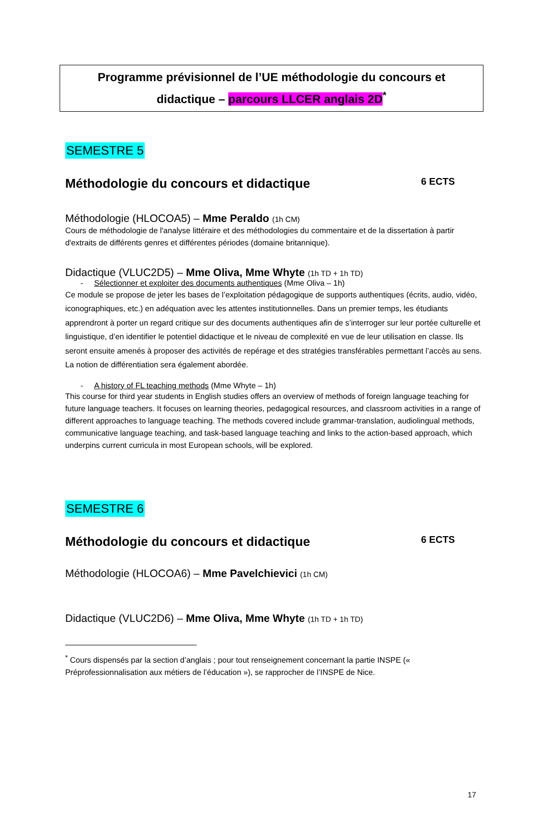Programme prévisionnel de l’UE méthodologie du concours et
didactique – parcours LLCER anglais 2D<sup>*</sup>
SEMESTRE 5
Méthodologie du concours et didactique 6 ECTS
Méthodologie (HLOCOA5) – Mme Peraldo (1h CM)
Cours de méthodologie de l'analyse littéraire et des méthodologies du commentaire et de la dissertation à partir d'extraits de différents genres et différentes périodes (domaine britannique).
Didactique (VLUC2D5) – Mme Oliva, Mme Whyte (1h TD + 1h TD)
- Sélectionner et exploiter des documents authentiques (Mme Oliva – 1h)
Ce module se propose de jeter les bases de l’exploitation pédagogique de supports authentiques (écrits, audio, vidéo, iconographiques, etc.) en adéquation avec les attentes institutionnelles. Dans un premier temps, les étudiants apprendront à porter un regard critique sur des documents authentiques afin de s’interroger sur leur portée culturelle et linguistique, d’en identifier le potentiel didactique et le niveau de complexité en vue de leur utilisation en classe. Ils seront ensuite amenés à proposer des activités de repérage et des stratégies transférables permettant l’accès au sens. La notion de différentiation sera également abordée.
- A history of FL teaching methods (Mme Whyte – 1h)
This course for third year students in English studies offers an overview of methods of foreign language teaching for future language teachers. It focuses on learning theories, pedagogical resources, and classroom activities in a range of different approaches to language teaching. The methods covered include grammar-translation, audiolingual methods, communicative language teaching, and task-based language teaching and links to the action-based approach, which underpins current curricula in most European schools, will be explored.
SEMESTRE 6
Méthodologie du concours et didactique 6 ECTS
Méthodologie (HLOCOA6) – Mme Pavelchievici (1h CM)
Didactique (VLUC2D6) – Mme Oliva, Mme Whyte (1h TD + 1h TD)
<sup>*</sup> Cours dispensés par la section d’anglais ; pour tout renseignement concernant la partie INSPE (« Préprofessionnalisation aux métiers de l’éducation »), se rapprocher de l’INSPE de Nice.
17